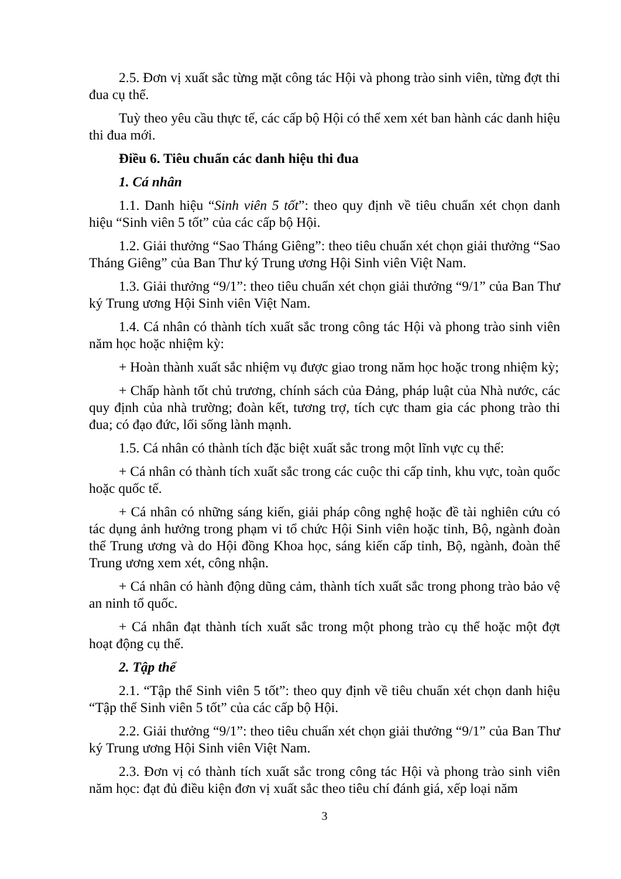2.5. Đơn vị xuất sắc từng mặt công tác Hội và phong trào sinh viên, từng đợt thi đua cụ thể.
Tuỳ theo yêu cầu thực tế, các cấp bộ Hội có thể xem xét ban hành các danh hiệu thi đua mới.
Điều 6. Tiêu chuẩn các danh hiệu thi đua
1. Cá nhân
1.1. Danh hiệu “Sinh viên 5 tốt”: theo quy định về tiêu chuẩn xét chọn danh hiệu “Sinh viên 5 tốt” của các cấp bộ Hội.
1.2. Giải thưởng “Sao Tháng Giêng”: theo tiêu chuẩn xét chọn giải thưởng “Sao Tháng Giêng” của Ban Thư ký Trung ương Hội Sinh viên Việt Nam.
1.3. Giải thưởng “9/1”: theo tiêu chuẩn xét chọn giải thưởng “9/1” của Ban Thư ký Trung ương Hội Sinh viên Việt Nam.
1.4. Cá nhân có thành tích xuất sắc trong công tác Hội và phong trào sinh viên năm học hoặc nhiệm kỳ:
+ Hoàn thành xuất sắc nhiệm vụ được giao trong năm học hoặc trong nhiệm kỳ;
+ Chấp hành tốt chủ trương, chính sách của Đảng, pháp luật của Nhà nước, các quy định của nhà trường; đoàn kết, tương trợ, tích cực tham gia các phong trào thi đua; có đạo đức, lối sống lành mạnh.
1.5. Cá nhân có thành tích đặc biệt xuất sắc trong một lĩnh vực cụ thể:
+ Cá nhân có thành tích xuất sắc trong các cuộc thi cấp tỉnh, khu vực, toàn quốc hoặc quốc tế.
+ Cá nhân có những sáng kiến, giải pháp công nghệ hoặc đề tài nghiên cứu có tác dụng ảnh hưởng trong phạm vi tổ chức Hội Sinh viên hoặc tỉnh, Bộ, ngành đoàn thể Trung ương và do Hội đồng Khoa học, sáng kiến cấp tỉnh, Bộ, ngành, đoàn thể Trung ương xem xét, công nhận.
+ Cá nhân có hành động dũng cảm, thành tích xuất sắc trong phong trào bảo vệ an ninh tổ quốc.
+ Cá nhân đạt thành tích xuất sắc trong một phong trào cụ thể hoặc một đợt hoạt động cụ thể.
2. Tập thể
2.1. “Tập thể Sinh viên 5 tốt”: theo quy định về tiêu chuẩn xét chọn danh hiệu “Tập thể Sinh viên 5 tốt” của các cấp bộ Hội.
2.2. Giải thưởng “9/1”: theo tiêu chuẩn xét chọn giải thưởng “9/1” của Ban Thư ký Trung ương Hội Sinh viên Việt Nam.
2.3. Đơn vị có thành tích xuất sắc trong công tác Hội và phong trào sinh viên năm học: đạt đủ điều kiện đơn vị xuất sắc theo tiêu chí đánh giá, xếp loại năm
3